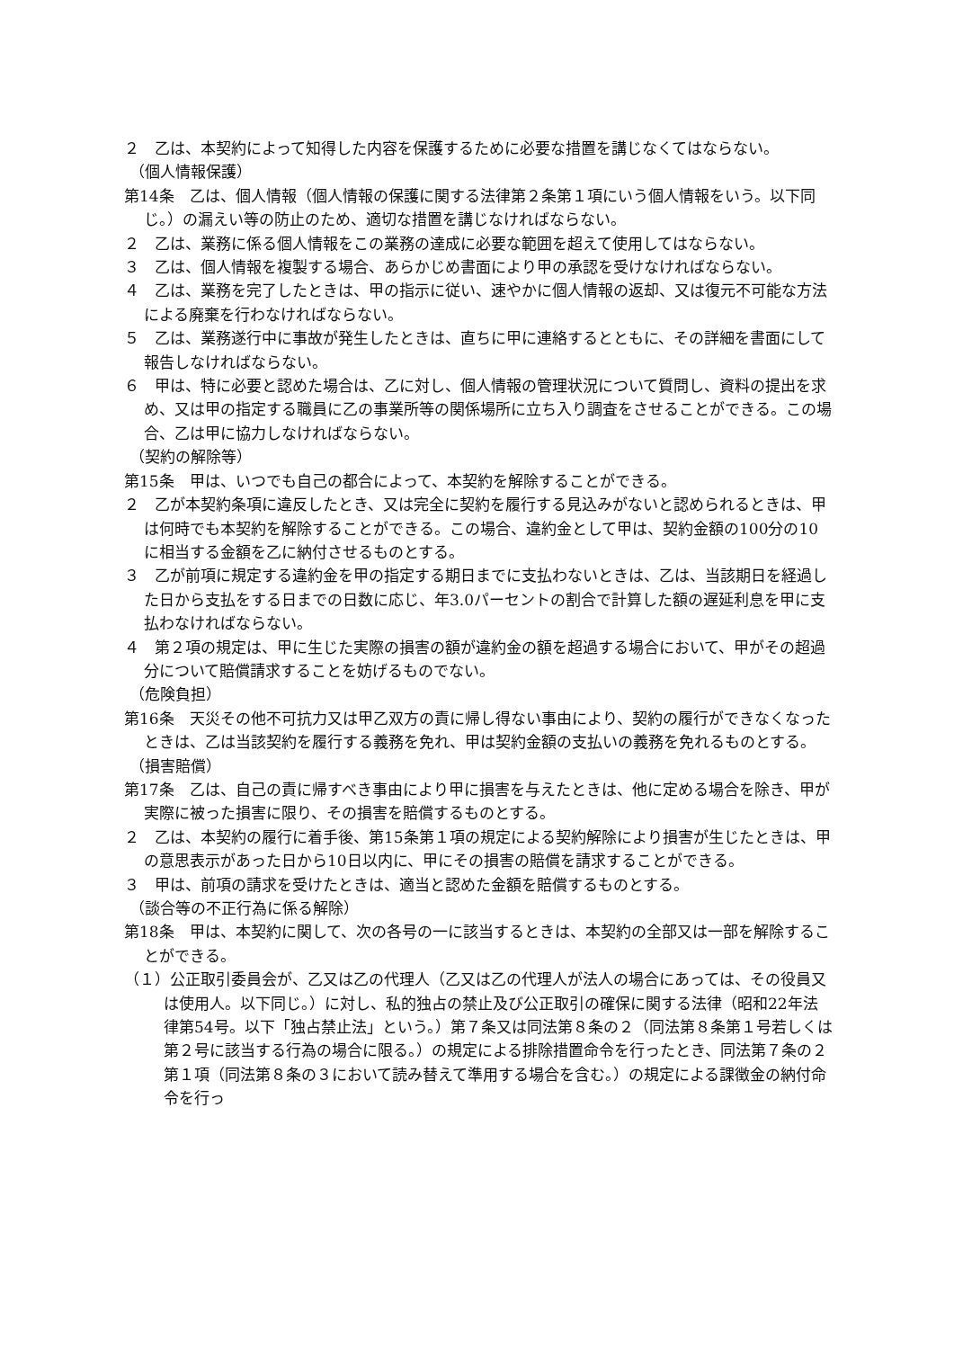２　乙は、本契約によって知得した内容を保護するために必要な措置を講じなくてはならない。
（個人情報保護）
第14条　乙は、個人情報（個人情報の保護に関する法律第２条第１項にいう個人情報をいう。以下同じ。）の漏えい等の防止のため、適切な措置を講じなければならない。
２　乙は、業務に係る個人情報をこの業務の達成に必要な範囲を超えて使用してはならない。
３　乙は、個人情報を複製する場合、あらかじめ書面により甲の承認を受けなければならない。
４　乙は、業務を完了したときは、甲の指示に従い、速やかに個人情報の返却、又は復元不可能な方法による廃棄を行わなければならない。
５　乙は、業務遂行中に事故が発生したときは、直ちに甲に連絡するとともに、その詳細を書面にして報告しなければならない。
６　甲は、特に必要と認めた場合は、乙に対し、個人情報の管理状況について質問し、資料の提出を求め、又は甲の指定する職員に乙の事業所等の関係場所に立ち入り調査をさせることができる。この場合、乙は甲に協力しなければならない。
（契約の解除等）
第15条　甲は、いつでも自己の都合によって、本契約を解除することができる。
２　乙が本契約条項に違反したとき、又は完全に契約を履行する見込みがないと認められるときは、甲は何時でも本契約を解除することができる。この場合、違約金として甲は、契約金額の100分の10に相当する金額を乙に納付させるものとする。
３　乙が前項に規定する違約金を甲の指定する期日までに支払わないときは、乙は、当該期日を経過した日から支払をする日までの日数に応じ、年3.0パーセントの割合で計算した額の遅延利息を甲に支払わなければならない。
４　第２項の規定は、甲に生じた実際の損害の額が違約金の額を超過する場合において、甲がその超過分について賠償請求することを妨げるものでない。
（危険負担）
第16条　天災その他不可抗力又は甲乙双方の責に帰し得ない事由により、契約の履行ができなくなったときは、乙は当該契約を履行する義務を免れ、甲は契約金額の支払いの義務を免れるものとする。
（損害賠償）
第17条　乙は、自己の責に帰すべき事由により甲に損害を与えたときは、他に定める場合を除き、甲が実際に被った損害に限り、その損害を賠償するものとする。
２　乙は、本契約の履行に着手後、第15条第１項の規定による契約解除により損害が生じたときは、甲の意思表示があった日から10日以内に、甲にその損害の賠償を請求することができる。
３　甲は、前項の請求を受けたときは、適当と認めた金額を賠償するものとする。
（談合等の不正行為に係る解除）
第18条　甲は、本契約に関して、次の各号の一に該当するときは、本契約の全部又は一部を解除することができる。
（１）公正取引委員会が、乙又は乙の代理人（乙又は乙の代理人が法人の場合にあっては、その役員又は使用人。以下同じ。）に対し、私的独占の禁止及び公正取引の確保に関する法律（昭和22年法律第54号。以下「独占禁止法」という。）第７条又は同法第８条の２（同法第８条第１号若しくは第２号に該当する行為の場合に限る。）の規定による排除措置命令を行ったとき、同法第７条の２第１項（同法第８条の３において読み替えて準用する場合を含む。）の規定による課徴金の納付命令を行っ